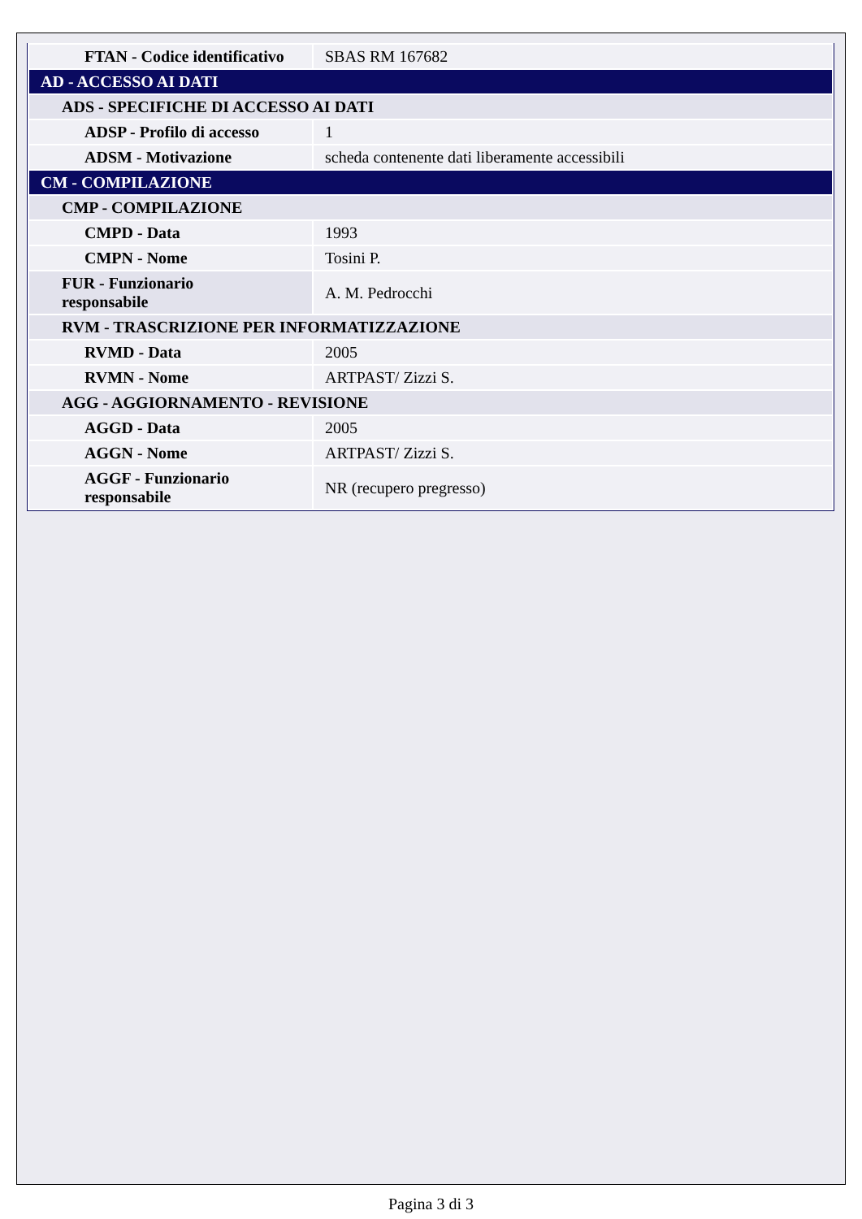| FTAN - Codice identificativo | SBAS RM 167682 |
| AD - ACCESSO AI DATI | |
| ADS - SPECIFICHE DI ACCESSO AI DATI | |
| ADSP - Profilo di accesso | 1 |
| ADSM - Motivazione | scheda contenente dati liberamente accessibili |
| CM - COMPILAZIONE | |
| CMP - COMPILAZIONE | |
| CMPD - Data | 1993 |
| CMPN - Nome | Tosini P. |
| FUR - Funzionario responsabile | A. M. Pedrocchi |
| RVM - TRASCRIZIONE PER INFORMATIZZAZIONE | |
| RVMD - Data | 2005 |
| RVMN - Nome | ARTPAST/ Zizzi S. |
| AGG - AGGIORNAMENTO - REVISIONE | |
| AGGD - Data | 2005 |
| AGGN - Nome | ARTPAST/ Zizzi S. |
| AGGF - Funzionario responsabile | NR (recupero pregresso) |
Pagina 3 di 3